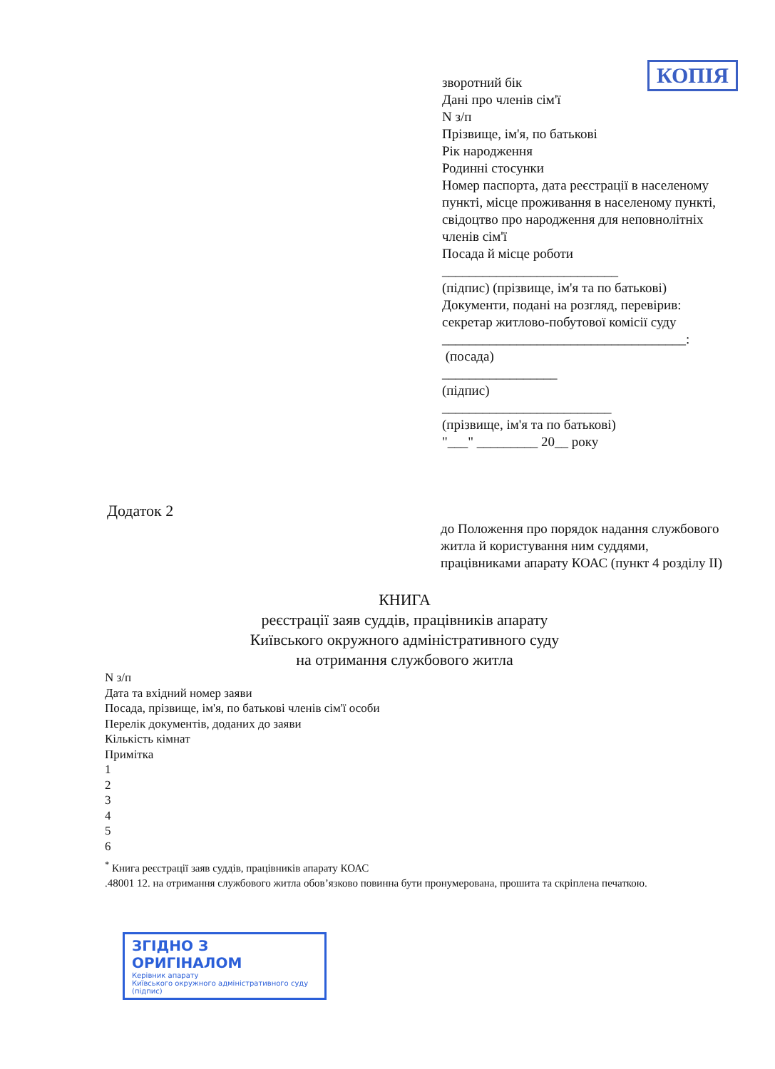КОПІЯ
зворотний бік
Дані про членів сім'ї
N з/п
Прізвище, ім'я, по батькові
Рік народження
Родинні стосунки
Номер паспорта, дата реєстрації в населеному пункті, місце проживання в населеному пункті, свідоцтво про народження для неповнолітніх членів сім'ї
Посада й місце роботи
__________________________
(підпис) (прізвище, ім'я та по батькові)
Документи, подані на розгляд, перевірив:
секретар житлово-побутової комісії суду
____________________________________:
(посада)
_________________
(підпис)
_________________________
(прізвище, ім'я та по батькові)
"___" _________ 20__ року
Додаток 2
до Положення про порядок надання службового житла й користування ним суддями, працівниками апарату КОАС (пункт 4 розділу II)
КНИГА
реєстрації заяв суддів, працівників апарату
Київського окружного адміністративного суду
на отримання службового житла
N з/п
Дата та вхідний номер заяви
Посада, прізвище, ім'я, по батькові членів сім'ї особи
Перелік документів, доданих до заяви
Кількість кімнат
Примітка
1
2
3
4
5
6
<sup>*</sup> Книга реєстрації заяв суддів, працівників апарату КОАС
.48001 12. на отримання службового житла обов’язково повинна бути пронумерована, прошита та скріплена печаткою.
ЗГІДНО З ОРИГІНАЛОМ
Керівник апарату
Київського окружного адміністративного суду
(підпис)